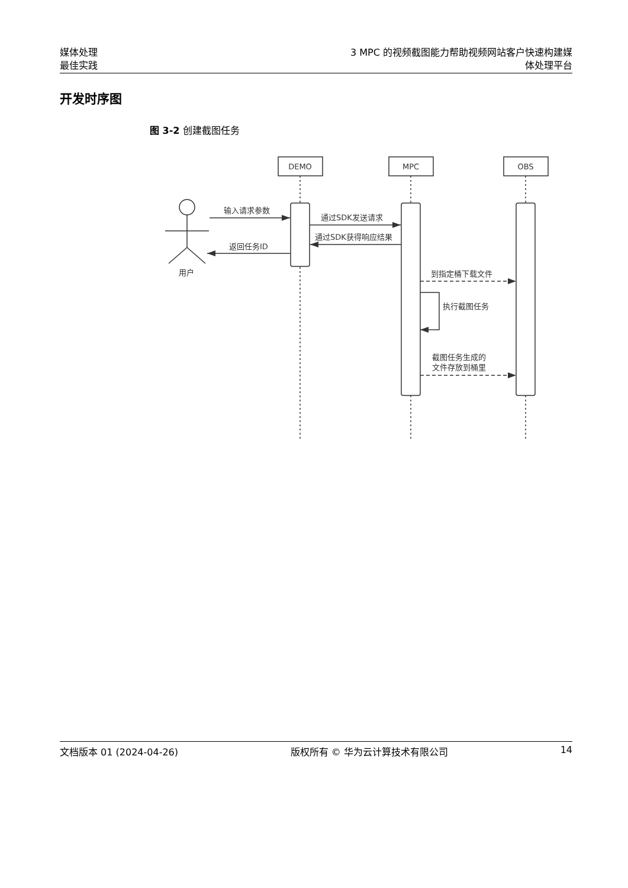媒体处理
最佳实践
3 MPC 的视频截图能力帮助视频网站客户快速构建媒
体处理平台
开发时序图
图 3-2 创建截图任务
DEMO
MPC
OBS
输入请求参数
通过SDK发送请求
通过SDK获得响应结果
返回任务ID
用户
到指定桶下载文件
执行截图任务
截图任务生成的
文件存放到桶里
文档版本 01 (2024-04-26) 版权所有 © 华为云计算技术有限公司 14